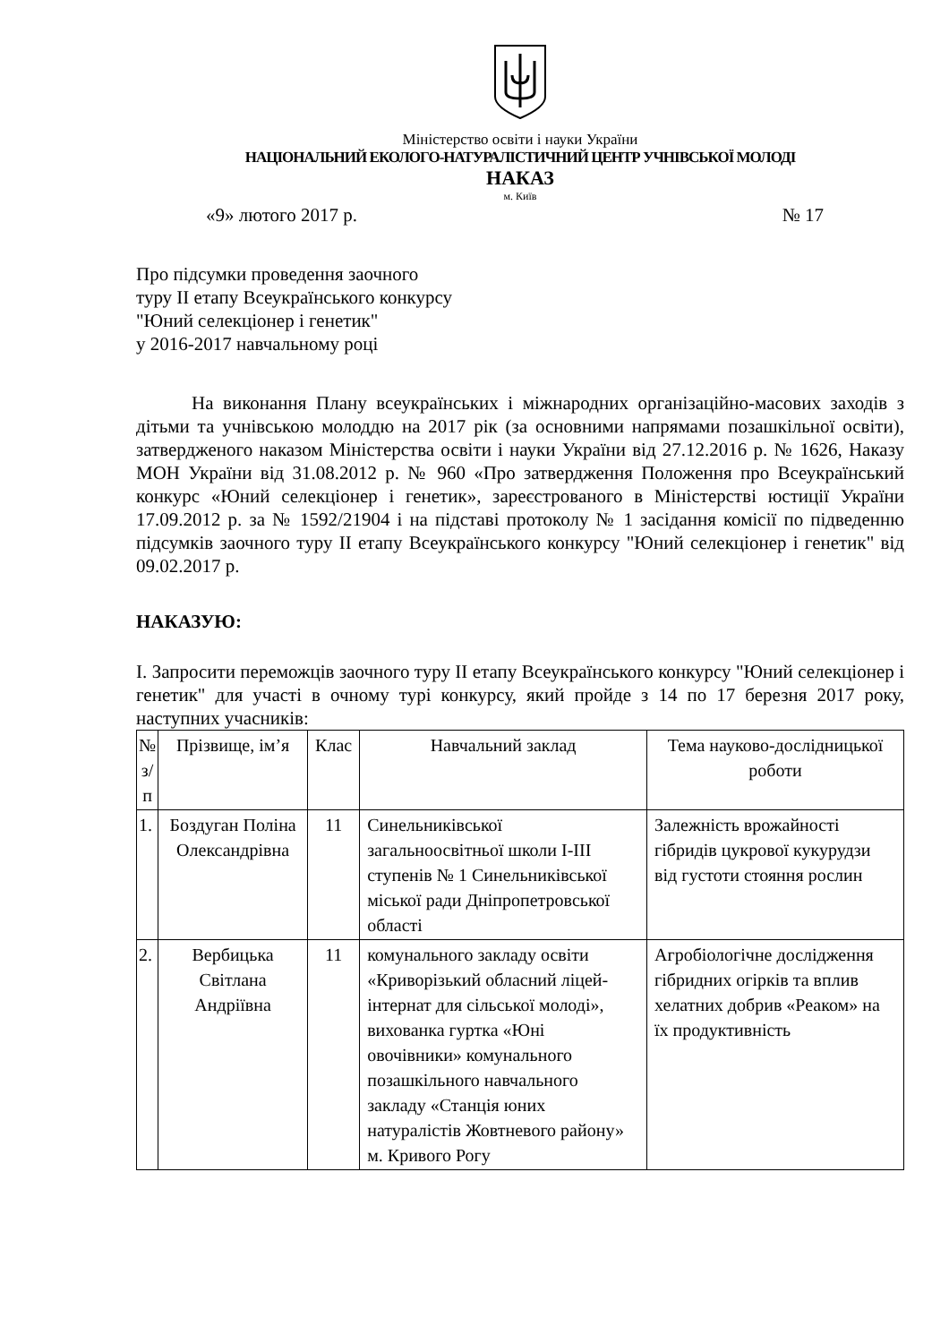Міністерство освіти і науки України
НАЦІОНАЛЬНИЙ ЕКОЛОГО-НАТУРАЛІСТИЧНИЙ ЦЕНТР УЧНІВСЬКОЇ МОЛОДІ
НАКАЗ
м. Київ
«9» лютого 2017 р. № 17
Про підсумки проведення заочного
туру ІІ етапу Всеукраїнського конкурсу
"Юний селекціонер і генетик"
у 2016-2017 навчальному році
На виконання Плану всеукраїнських і міжнародних організаційно-масових заходів з дітьми та учнівською молоддю на 2017 рік (за основними напрямами позашкільної освіти), затвердженого наказом Міністерства освіти і науки України від 27.12.2016 р. № 1626, Наказу МОН України від 31.08.2012 р. № 960 «Про затвердження Положення про Всеукраїнський конкурс «Юний селекціонер і генетик», зареєстрованого в Міністерстві юстиції України 17.09.2012 р. за № 1592/21904 і на підставі протоколу № 1 засідання комісії по підведенню підсумків заочного туру ІІ етапу Всеукраїнського конкурсу "Юний селекціонер і генетик" від 09.02.2017 р.
НАКАЗУЮ:
І. Запросити переможців заочного туру ІІ етапу Всеукраїнського конкурсу "Юний селекціонер і генетик" для участі в очному турі конкурсу, який пройде з 14 по 17 березня 2017 року, наступних учасників:
| № з/п | Прізвище, ім’я | Клас | Навчальний заклад | Тема науково-дослідницької роботи |
| --- | --- | --- | --- | --- |
| 1. | Боздуган Поліна Олександрівна | 11 | Синельниківської загальноосвітньої школи І-ІІІ ступенів № 1 Синельниківської міської ради Дніпропетровської області | Залежність врожайності гібридів цукрової кукурудзи від густоти стояння рослин |
| 2. | Вербицька Світлана Андріївна | 11 | комунального закладу освіти «Криворізький обласний ліцей-інтернат для сільської молоді», вихованка гуртка «Юні овочівники» комунального позашкільного навчального закладу «Станція юних натуралістів Жовтневого району» м. Кривого Рогу | Агробіологічне дослідження гібридних огірків та вплив хелатних добрив «Реаком» на їх продуктивність |